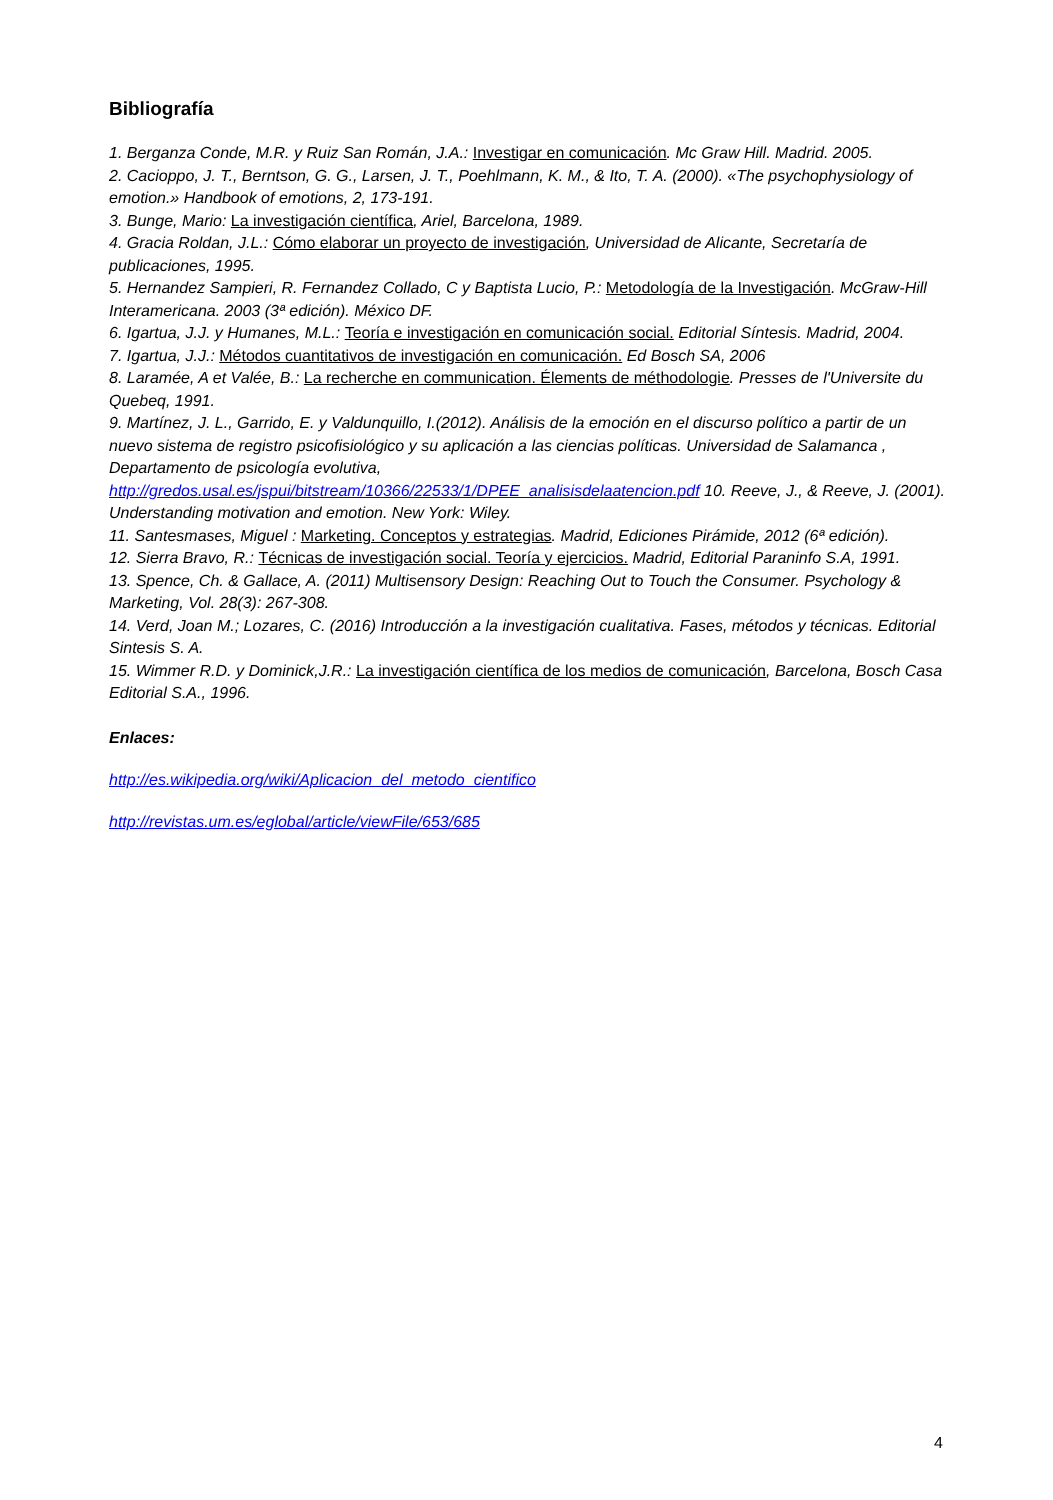Bibliografía
1. Berganza Conde, M.R. y Ruiz San Román, J.A.: Investigar en comunicación. Mc Graw Hill. Madrid. 2005.
2. Cacioppo, J. T., Berntson, G. G., Larsen, J. T., Poehlmann, K. M., & Ito, T. A. (2000). «The psychophysiology of emotion.» Handbook of emotions, 2, 173-191.
3. Bunge, Mario: La investigación científica, Ariel, Barcelona, 1989.
4. Gracia Roldan, J.L.: Cómo elaborar un proyecto de investigación, Universidad de Alicante, Secretaría de publicaciones, 1995.
5. Hernandez Sampieri, R. Fernandez Collado, C y Baptista Lucio, P.: Metodología de la Investigación. McGraw-Hill Interamericana. 2003 (3ª edición). México DF.
6. Igartua, J.J. y Humanes, M.L.: Teoría e investigación en comunicación social. Editorial Síntesis. Madrid, 2004.
7. Igartua, J.J.: Métodos cuantitativos de investigación en comunicación. Ed Bosch SA, 2006
8. Laramée, A et Valée, B.: La recherche en communication. Élements de méthodologie. Presses de l'Universite du Quebeq, 1991.
9. Martínez, J. L., Garrido, E. y Valdunquillo, I.(2012). Análisis de la emoción en el discurso político a partir de un nuevo sistema de registro psicofisiológico y su aplicación a las ciencias políticas. Universidad de Salamanca , Departamento de psicología evolutiva, http://gredos.usal.es/jspui/bitstream/10366/22533/1/DPEE_analisisdelaatencion.pdf 10. Reeve, J., & Reeve, J. (2001). Understanding motivation and emotion. New York: Wiley.
11. Santesmases, Miguel : Marketing. Conceptos y estrategias. Madrid, Ediciones Pirámide, 2012 (6ª edición).
12. Sierra Bravo, R.: Técnicas de investigación social. Teoría y ejercicios. Madrid, Editorial Paraninfo S.A, 1991.
13. Spence, Ch. & Gallace, A. (2011) Multisensory Design: Reaching Out to Touch the Consumer. Psychology & Marketing, Vol. 28(3): 267-308.
14. Verd, Joan M.; Lozares, C. (2016) Introducción a la investigación cualitativa. Fases, métodos y técnicas. Editorial Sintesis S. A.
15. Wimmer R.D. y Dominick,J.R.: La investigación científica de los medios de comunicación, Barcelona, Bosch Casa Editorial S.A., 1996.
Enlaces:
http://es.wikipedia.org/wiki/Aplicacion_del_metodo_cientifico
http://revistas.um.es/eglobal/article/viewFile/653/685
4